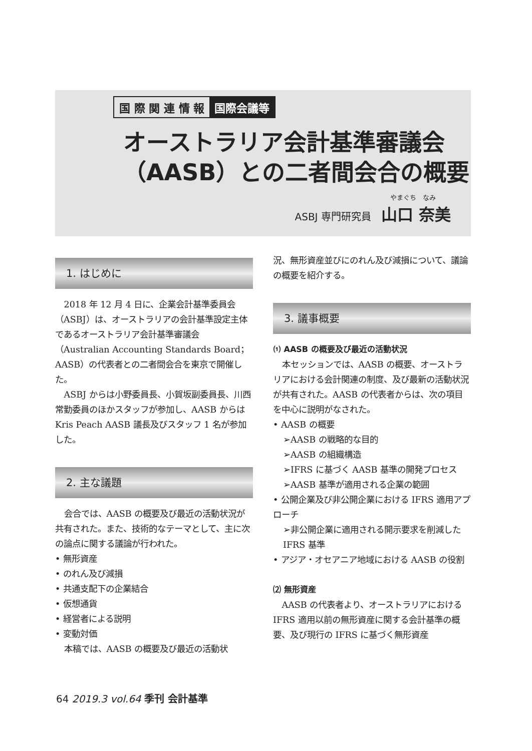国 際 関 連 情 報 国際会議等
オーストラリア会計基準審議会
（AASB）との二者間会合の概要
やまぐち　なみ
ASBJ 専門研究員　山口 奈美
1. はじめに
2018 年 12 月 4 日に、企業会計基準委員会（ASBJ）は、オーストラリアの会計基準設定主体であるオーストラリア会計基準審議会（Australian Accounting Standards Board；AASB）の代表者との二者間会合を東京で開催した。
ASBJ からは小野委員長、小賀坂副委員長、川西常勤委員のほかスタッフが参加し、AASB からは Kris Peach AASB 議長及びスタッフ 1 名が参加した。
2. 主な議題
会合では、AASB の概要及び最近の活動状況が共有された。また、技術的なテーマとして、主に次の論点に関する議論が行われた。
• 無形資産
• のれん及び減損
• 共通支配下の企業結合
• 仮想通貨
• 経営者による説明
• 変動対価
本稿では、AASB の概要及び最近の活動状
況、無形資産並びにのれん及び減損について、議論の概要を紹介する。
3. 議事概要
⑴ AASB の概要及び最近の活動状況
本セッションでは、AASB の概要、オーストラリアにおける会計関連の制度、及び最新の活動状況が共有された。AASB の代表者からは、次の項目を中心に説明がなされた。
• AASB の概要
➢AASB の戦略的な目的
➢AASB の組織構造
➢IFRS に基づく AASB 基準の開発プロセス
➢AASB 基準が適用される企業の範囲
• 公開企業及び非公開企業における IFRS 適用アプローチ
➢非公開企業に適用される開示要求を削減した IFRS 基準
• アジア・オセアニア地域における AASB の役割
⑵ 無形資産
AASB の代表者より、オーストラリアにおける IFRS 適用以前の無形資産に関する会計基準の概要、及び現行の IFRS に基づく無形資産
64 2019.3 vol.64 季刊 会計基準